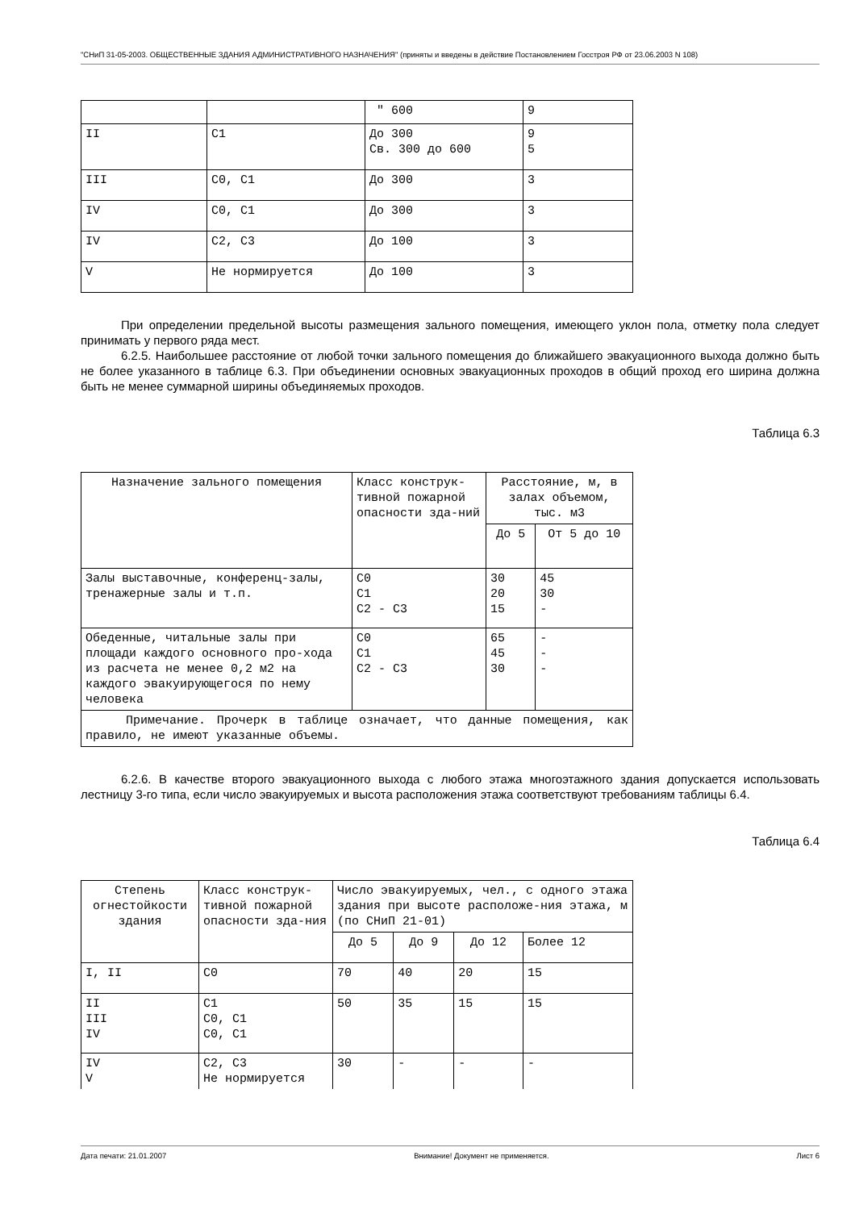"СНиП 31-05-2003. ОБЩЕСТВЕННЫЕ ЗДАНИЯ АДМИНИСТРАТИВНОГО НАЗНАЧЕНИЯ" (приняты и введены в действие Постановлением Госстроя РФ от 23.06.2003 N 108)
| | | " 600 | 9 |
| II | С1 | До 300 Св. 300 до 600 | 9 5 |
| III | С0, С1 | До 300 | 3 |
| IV | С0, С1 | До 300 | 3 |
| IV | С2, С3 | До 100 | 3 |
| V | Не нормируется | До 100 | 3 |
При определении предельной высоты размещения зального помещения, имеющего уклон пола, отметку пола следует принимать у первого ряда мест.
6.2.5. Наибольшее расстояние от любой точки зального помещения до ближайшего эвакуационного выхода должно быть не более указанного в таблице 6.3. При объединении основных эвакуационных проходов в общий проход его ширина должна быть не менее суммарной ширины объединяемых проходов.
Таблица 6.3
| Назначение зального помещения | Класс конструк-тивной пожарной опасности зда-ний | Расстояние, м, в залах объемом, тыс. м3 | |
| --- | --- | --- | --- |
| | | До 5 | От 5 до 10 |
| Залы выставочные, конференц-залы, тренажерные залы и т.п. | С0 С1 С2 - С3 | 30 20 15 | 45 30 - |
| Обеденные, читальные залы при площади каждого основного про-хода из расчета не менее 0,2 м2 на каждого эвакуирующегося по нему человека | С0 С1 С2 - С3 | 65 45 30 | - - - |
| Примечание. Прочерк в таблице означает, что данные помещения, как правило, не имеют указанные объемы. | | | |
6.2.6. В качестве второго эвакуационного выхода с любого этажа многоэтажного здания допускается использовать лестницу 3-го типа, если число эвакуируемых и высота расположения этажа соответствуют требованиям таблицы 6.4.
Таблица 6.4
| Степень огнестойкости здания | Класс конструк-тивной пожарной опасности зда-ния | Число эвакуируемых, чел., с одного этажа здания при высоте расположе-ния этажа, м (по СНиП 21-01) | | | |
| --- | --- | --- | --- | --- | --- |
| | | До 5 | До 9 | До 12 | Более 12 |
| I, II | С0 | 70 | 40 | 20 | 15 |
| II III IV | С1 С0, С1 С0, С1 | 50 | 35 | 15 | 15 |
| IV V | С2, С3 Не нормируется | 30 | - | - | - |
Дата печати: 21.01.2007 Внимание! Документ не применяется. Лист 6